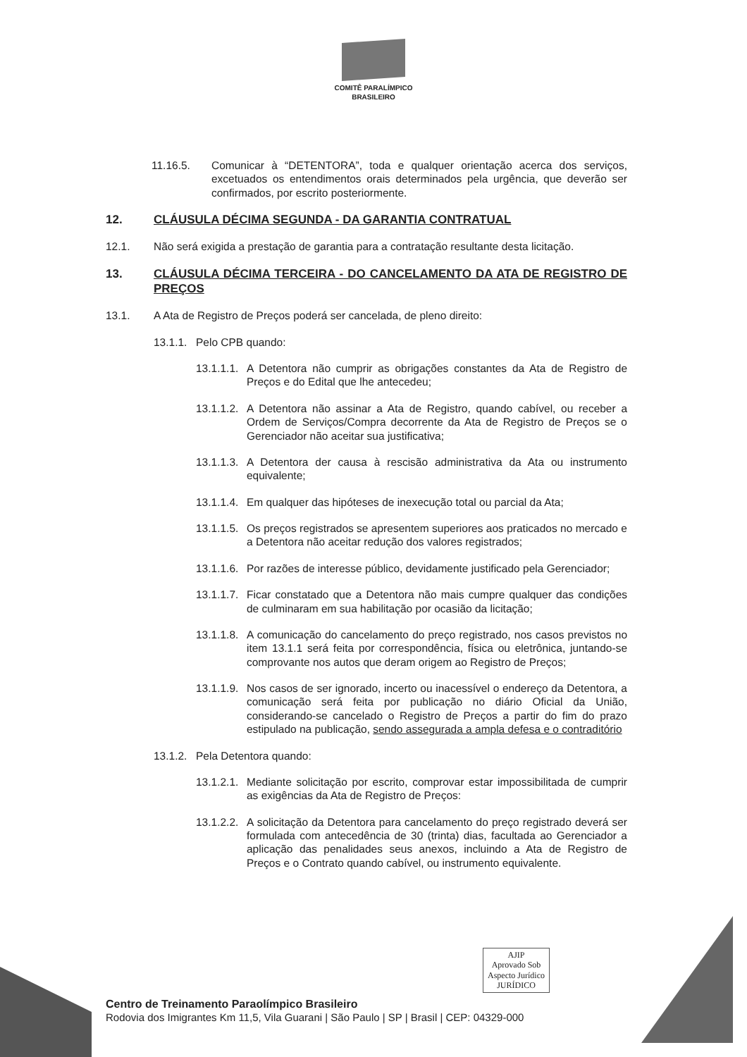COMITÊ PARALÍMPICO
BRASILEIRO
11.16.5. Comunicar à “DETENTORA”, toda e qualquer orientação acerca dos serviços, excetuados os entendimentos orais determinados pela urgência, que deverão ser confirmados, por escrito posteriormente.
12. CLÁUSULA DÉCIMA SEGUNDA - DA GARANTIA CONTRATUAL
12.1. Não será exigida a prestação de garantia para a contratação resultante desta licitação.
13. CLÁUSULA DÉCIMA TERCEIRA - DO CANCELAMENTO DA ATA DE REGISTRO DE PREÇOS
13.1. A Ata de Registro de Preços poderá ser cancelada, de pleno direito:
13.1.1. Pelo CPB quando:
13.1.1.1. A Detentora não cumprir as obrigações constantes da Ata de Registro de Preços e do Edital que lhe antecedeu;
13.1.1.2. A Detentora não assinar a Ata de Registro, quando cabível, ou receber a Ordem de Serviços/Compra decorrente da Ata de Registro de Preços se o Gerenciador não aceitar sua justificativa;
13.1.1.3. A Detentora der causa à rescisão administrativa da Ata ou instrumento equivalente;
13.1.1.4. Em qualquer das hipóteses de inexecução total ou parcial da Ata;
13.1.1.5. Os preços registrados se apresentem superiores aos praticados no mercado e a Detentora não aceitar redução dos valores registrados;
13.1.1.6. Por razões de interesse público, devidamente justificado pela Gerenciador;
13.1.1.7. Ficar constatado que a Detentora não mais cumpre qualquer das condições de culminaram em sua habilitação por ocasião da licitação;
13.1.1.8. A comunicação do cancelamento do preço registrado, nos casos previstos no item 13.1.1 será feita por correspondência, física ou eletrônica, juntando-se comprovante nos autos que deram origem ao Registro de Preços;
13.1.1.9. Nos casos de ser ignorado, incerto ou inacessível o endereço da Detentora, a comunicação será feita por publicação no diário Oficial da União, considerando-se cancelado o Registro de Preços a partir do fim do prazo estipulado na publicação, sendo assegurada a ampla defesa e o contraditório
13.1.2. Pela Detentora quando:
13.1.2.1. Mediante solicitação por escrito, comprovar estar impossibilitada de cumprir as exigências da Ata de Registro de Preços:
13.1.2.2. A solicitação da Detentora para cancelamento do preço registrado deverá ser formulada com antecedência de 30 (trinta) dias, facultada ao Gerenciador a aplicação das penalidades seus anexos, incluindo a Ata de Registro de Preços e o Contrato quando cabível, ou instrumento equivalente.
AJIP
Aprovado Sob
Aspecto Jurídico
JURÍDICO
Centro de Treinamento Paraolímpico Brasileiro
Rodovia dos Imigrantes Km 11,5, Vila Guarani | São Paulo | SP | Brasil | CEP: 04329-000